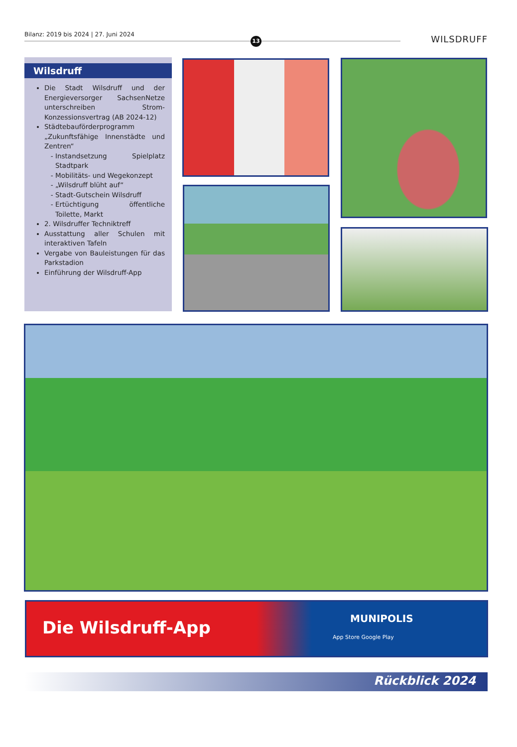Bilanz: 2019 bis 2024 | 27. Juni 2024
13
WILSDRUFF
Wilsdruff
Die Stadt Wilsdruff und der Energieversorger SachsenNetze unterschreiben Strom-Konzessionsvertrag (AB 2024-12)
Städtebauförderprogramm „Zukunftsfähige Innenstädte und Zentren“
Instandsetzung Spielplatz Stadtpark
Mobilitäts- und Wegekonzept
„Wilsdruff blüht auf“
Stadt-Gutschein Wilsdruff
Ertüchtigung öffentliche Toilette, Markt
2. Wilsdruffer Techniktreff
Ausstattung aller Schulen mit interaktiven Tafeln
Vergabe von Bauleistungen für das Parkstadion
Einführung der Wilsdruff-App
Die Wilsdruff-App MUNIPOLIS
App Store Google Play
Rückblick 2024